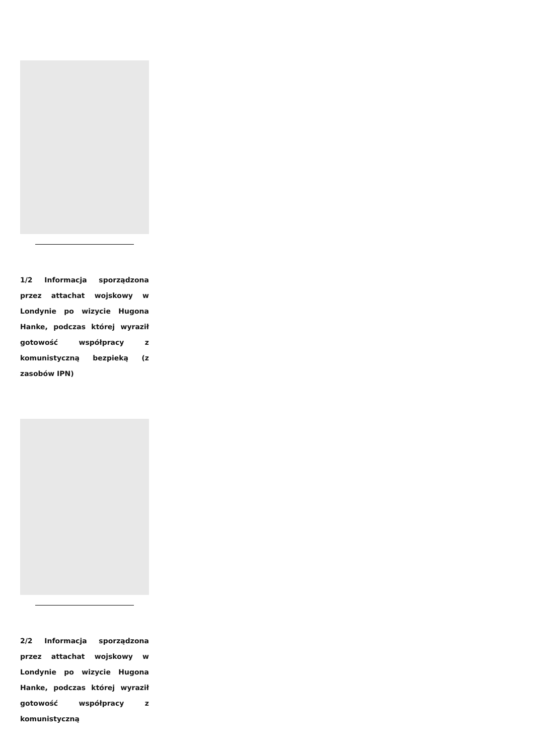1/2 Informacja sporządzona przez attachat wojskowy w Londynie po wizycie Hugona Hanke, podczas której wyraził gotowość współpracy z komunistyczną bezpieką (z zasobów IPN)
2/2 Informacja sporządzona przez attachat wojskowy w Londynie po wizycie Hugona Hanke, podczas której wyraził gotowość współpracy z komunistyczną